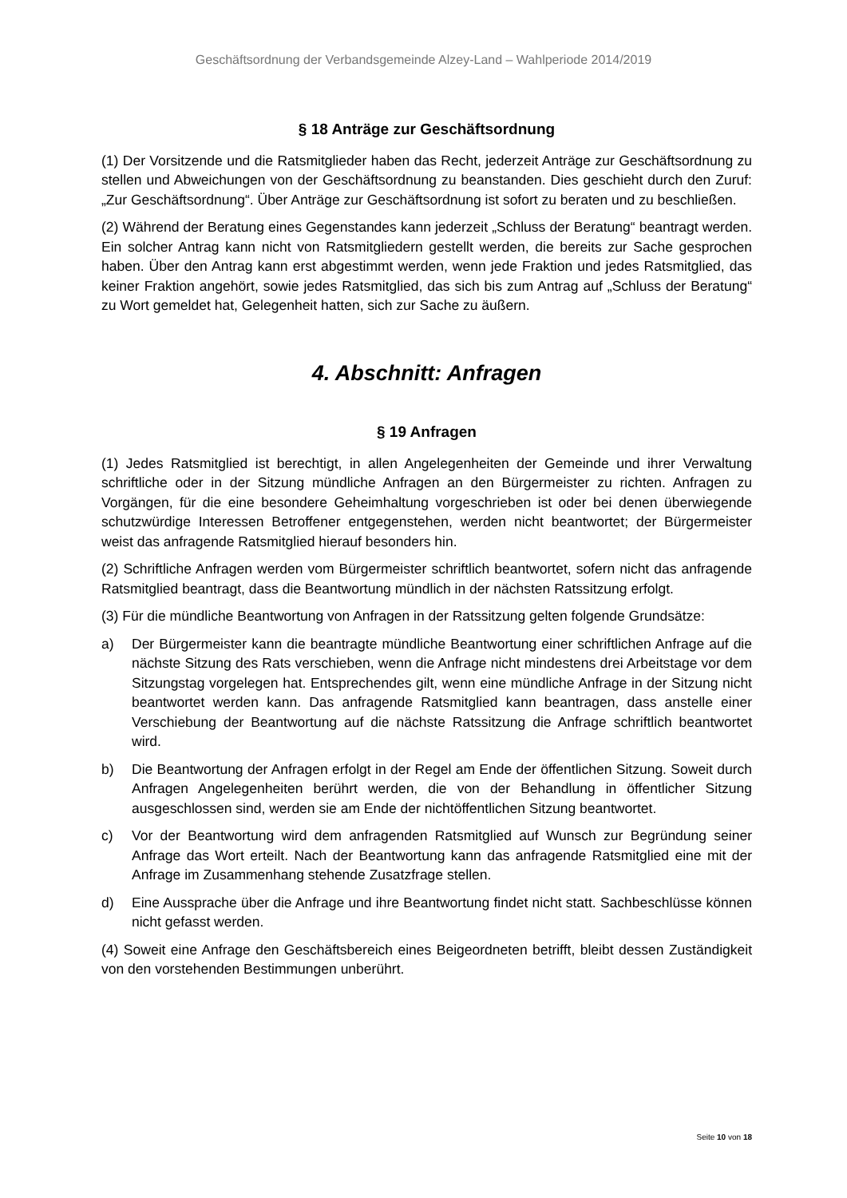Geschäftsordnung der Verbandsgemeinde Alzey-Land – Wahlperiode 2014/2019
§ 18 Anträge zur Geschäftsordnung
(1) Der Vorsitzende und die Ratsmitglieder haben das Recht, jederzeit Anträge zur Geschäftsordnung zu stellen und Abweichungen von der Geschäftsordnung zu beanstanden. Dies geschieht durch den Zuruf: „Zur Geschäftsordnung“. Über Anträge zur Geschäftsordnung ist sofort zu beraten und zu beschließen.
(2) Während der Beratung eines Gegenstandes kann jederzeit „Schluss der Beratung“ beantragt werden. Ein solcher Antrag kann nicht von Ratsmitgliedern gestellt werden, die bereits zur Sache gesprochen haben. Über den Antrag kann erst abgestimmt werden, wenn jede Fraktion und jedes Ratsmitglied, das keiner Fraktion angehört, sowie jedes Ratsmitglied, das sich bis zum Antrag auf „Schluss der Beratung“ zu Wort gemeldet hat, Gelegenheit hatten, sich zur Sache zu äußern.
4. Abschnitt: Anfragen
§ 19 Anfragen
(1) Jedes Ratsmitglied ist berechtigt, in allen Angelegenheiten der Gemeinde und ihrer Verwaltung schriftliche oder in der Sitzung mündliche Anfragen an den Bürgermeister zu richten. Anfragen zu Vorgängen, für die eine besondere Geheimhaltung vorgeschrieben ist oder bei denen überwiegende schutzwürdige Interessen Betroffener entgegenstehen, werden nicht beantwortet; der Bürgermeister weist das anfragende Ratsmitglied hierauf besonders hin.
(2) Schriftliche Anfragen werden vom Bürgermeister schriftlich beantwortet, sofern nicht das anfragende Ratsmitglied beantragt, dass die Beantwortung mündlich in der nächsten Ratssitzung erfolgt.
(3) Für die mündliche Beantwortung von Anfragen in der Ratssitzung gelten folgende Grundsätze:
a) Der Bürgermeister kann die beantragte mündliche Beantwortung einer schriftlichen Anfrage auf die nächste Sitzung des Rats verschieben, wenn die Anfrage nicht mindestens drei Arbeitstage vor dem Sitzungstag vorgelegen hat. Entsprechendes gilt, wenn eine mündliche Anfrage in der Sitzung nicht beantwortet werden kann. Das anfragende Ratsmitglied kann beantragen, dass anstelle einer Verschiebung der Beantwortung auf die nächste Ratssitzung die Anfrage schriftlich beantwortet wird.
b) Die Beantwortung der Anfragen erfolgt in der Regel am Ende der öffentlichen Sitzung. Soweit durch Anfragen Angelegenheiten berührt werden, die von der Behandlung in öffentlicher Sitzung ausgeschlossen sind, werden sie am Ende der nichtöffentlichen Sitzung beantwortet.
c) Vor der Beantwortung wird dem anfragenden Ratsmitglied auf Wunsch zur Begründung seiner Anfrage das Wort erteilt. Nach der Beantwortung kann das anfragende Ratsmitglied eine mit der Anfrage im Zusammenhang stehende Zusatzfrage stellen.
d) Eine Aussprache über die Anfrage und ihre Beantwortung findet nicht statt. Sachbeschlüsse können nicht gefasst werden.
(4) Soweit eine Anfrage den Geschäftsbereich eines Beigeordneten betrifft, bleibt dessen Zuständigkeit von den vorstehenden Bestimmungen unberührt.
Seite 10 von 18